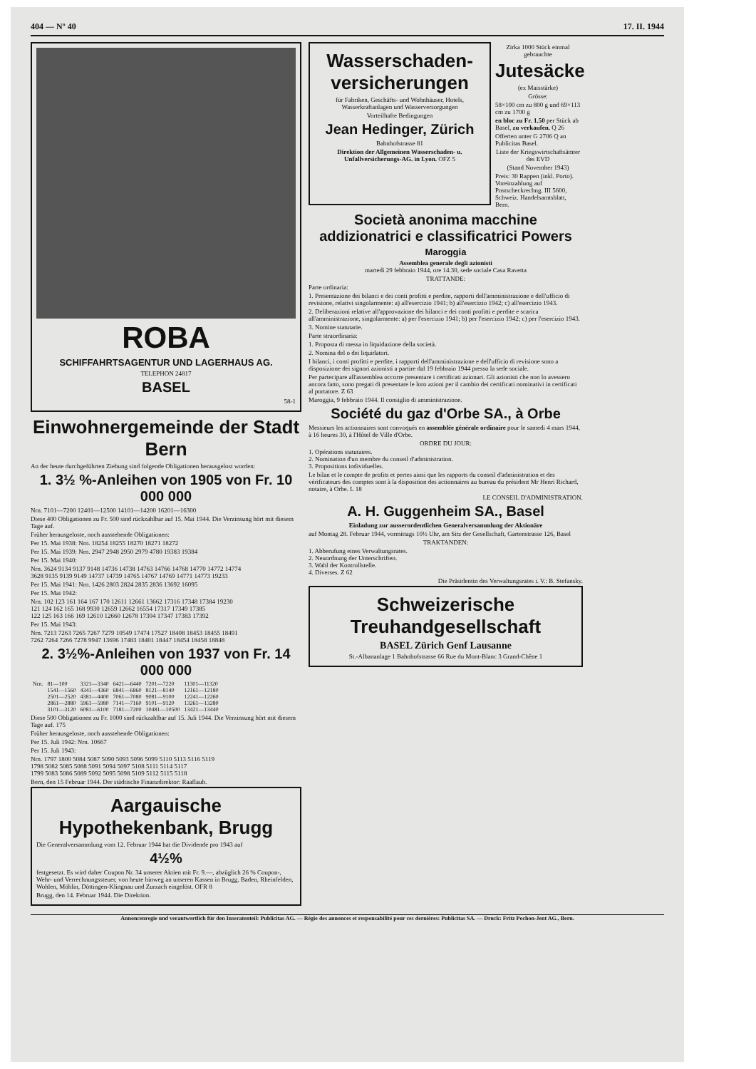404 — Nº 40 17. II. 1944
ROBA
SCHIFFAHRTSAGENTUR UND LAGERHAUS AG.
TELEPHON 24817
BASEL
58-1
Einwohnergemeinde der Stadt Bern
An der heute durchgeführten Ziebung sind folgende Obligationen herausgelost worden:
1. 3½ %-Anleihen von 1905 von Fr. 10 000 000
Nrn. 7101—7200 12401—12500 14101—14200 16201—16300
Diese 400 Obligationen zu Fr. 500 sind rückzahlbar auf 15. Mai 1944. Die Verzinsung hört mit diesem Tage auf.
Früher herausgeloste, noch ausstehende Obligationen:
Per 15. Mai 1938: Nrn. 18254 18255 18270 18271 18272
Per 15. Mai 1939: Nrn. 2947 2948 2950 2979 4780 19383 19384
Per 15. Mai 1940:
Nrn. 3624 9134 9137 9148 14736 14738 14763 14766 14768 14770 14772 14774
3628 9135 9139 9149 14737 14739 14765 14767 14769 14771 14773 19233
Per 15. Mai 1941: Nrn. 1426 2803 2824 2835 2836 13692 16095
Per 15. Mai 1942:
Nrn. 102 123 161 164 167 170 12611 12661 13662 17316 17348 17384 19230
121 124 162 165 168 9930 12659 12662 16554 17317 17349 17385
122 125 163 166 169 12610 12660 12678 17304 17347 17383 17392
Per 15. Mai 1943:
Nrn. 7213 7263 7265 7267 7279 10549 17474 17527 18408 18453 18455 18491
7262 7264 7266 7278 9947 13696 17483 18401 18447 18454 18458 18848
2. 3½%-Anleihen von 1937 von Fr. 14 000 000
| Nrn. | 81—100 | 3321—3340 | 6421—6440 | 7201—7220 | 11301—11320 |
| | 1541—1560 | 4341—4360 | 6841—6860 | 8121—8140 | 12161—12180 |
| | 2501—2520 | 4381—4400 | 7061—7080 | 9081—9100 | 12241—12260 |
| | 2861—2880 | 5961—5980 | 7141—7160 | 9101—9120 | 13261—13280 |
| | 3101—3120 | 6081—6100 | 7181—7200 | 10481—10500 | 13421—13440 |
Diese 500 Obligationen zu Fr. 1000 sind rückzahlbar auf 15. Juli 1944. Die Verzinsung hört mit diesem Tage auf. 175
Früher herausgeloste, noch ausstehende Obligationen:
Per 15. Juli 1942: Nrn. 10667
Per 15. Juli 1943:
Nrn. 1797 1800 5084 5087 5090 5093 5096 5099 5110 5113 5116 5119
1798 5082 5085 5088 5091 5094 5097 5108 5111 5114 5117
1799 5083 5086 5089 5092 5095 5098 5109 5112 5115 5118
Bern, den 15 Februar 1944. Der städtische Finanzdirektor: Raaflaub.
Aargauische Hypothekenbank, Brugg
Die Generalversammlung vom 12. Februar 1944 hat die Dividende pro 1943 auf
4½%
festgesetzt. Es wird daher Coupon Nr. 34 unserer Aktien mit Fr. 9.—, abzüglich 26 % Coupon-, Wehr- und Verrechnungssteuer, von heute hinweg an unseren Kassen in Brugg, Baden, Rheinfelden, Wohlen, Möhlin, Döttingen-Klingnau und Zurzach eingelöst. OFR 8
Brugg, den 14. Februar 1944. Die Direktion.
Wasserschaden-versicherungen
für Fabriken, Geschäfts- und Wohnhäuser, Hotels, Wasserkraftanlagen und Wasserversorgungen
Vorteilhafte Bedingungen
Jean Hedinger, Zürich
Bahnhofstrasse 81
Direktion der Allgemeinen Wasserschaden- u. Unfallversicherungs-AG. in Lyon. OFZ 5
Zirka 1000 Stück einmal gebrauchte
Jutesäcke
(ex Maisstärke)
Grösse:
58×100 cm zu 800 g und 69×113 cm zu 1700 g
en bloc zu Fr. 1.50 per Stück ab Basel, zu verkaufen. Q 26
Offerten unter G 2706 Q an Publicitas Basel.
Liste der Kriegswirtschaftsämter des EVD
(Stand November 1943)
Preis: 30 Rappen (inkl. Porto). Voreinzahlung auf Postscheckrechng. III 5600, Schweiz. Handelsamtsblatt, Bern.
Società anonima macchine addizionatrici e classificatrici Powers
Maroggia
Assemblea generale degli azionisti
martedì 29 febbraio 1944, ore 14.30, sede sociale Casa Ravetta
TRATTANDE:
Parte ordinaria:
1. Presentazione dei bilanci e dei conti profitti e perdite, rapporti dell'amministrazione e dell'ufficio di revisione, relativi singolarmente: a) all'esercizio 1941; b) all'esercizio 1942; c) all'esercizio 1943.
2. Deliberazioni relative all'approvazione dei bilanci e dei conti profitti e perdite e scarica all'amministrazione, singolarmente: a) per l'esercizio 1941; b) per l'esercizio 1942; c) per l'esercizio 1943.
3. Nomine statutarie.
Parte straordinaria:
1. Proposta di messa in liquidazione della società.
2. Nomina del o dei liquidatori.
I bilanci, i conti profitti e perdite, i rapporti dell'amministrazione e dell'ufficio di revisione sono a disposizione dei signori azionisti a partire dal 19 febbraio 1944 presso la sede sociale.
Per partecipare all'assemblea occorre presentare i certificati azionari. Gli azionisti che non lo avessero ancora fatto, sono pregati di presentare le loro azioni per il cambio dei certificati nominativi in certificati al portatore. Z 63
Maroggia, 9 febbraio 1944. Il consiglio di amministrazione.
Société du gaz d'Orbe SA., à Orbe
Messieurs les actionnaires sont convoqués en assemblée générale ordinaire pour le samedi 4 mars 1944, à 16 heures 30, à l'Hôtel de Ville d'Orbe.
ORDRE DU JOUR:
1. Opérations statutaires.
2. Nomination d'un membre du conseil d'administration.
3. Propositions individuelles.
Le bilan et le compte de profits et pertes ainsi que les rapports du conseil d'administration et des vérificateurs des comptes sont à la disposition des actionnaires au bureau du président Mr Henri Richard, notaire, à Orbe. L 18
LE CONSEIL D'ADMINISTRATION.
A. H. Guggenheim SA., Basel
Einladung zur ausserordentlichen Generalversammlung der Aktionäre
auf Montag 28. Februar 1944, vormittags 10½ Uhr, am Sitz der Gesellschaft, Gartenstrasse 126, Basel
TRAKTANDEN:
1. Abberufung eines Verwaltungsrates.
2. Neuordnung der Unterschriften.
3. Wahl der Kontrollstelle.
4. Diverses. Z 62
Die Präsidentin des Verwaltungsrates i. V.: B. Stefansky.
Schweizerische Treuhandgesellschaft
BASEL Zürich Genf Lausanne
St.-Albananlage 1 Bahnhofstrasse 66 Rue du Mont-Blanc 3 Grand-Chêne 1
Annoncenregie und verantwortlich für den Inseratenteil: Publicitas AG. — Régie des annonces et responsabilité pour ces dernières: Publicitas SA. — Druck: Fritz Pochon-Jent AG., Bern.